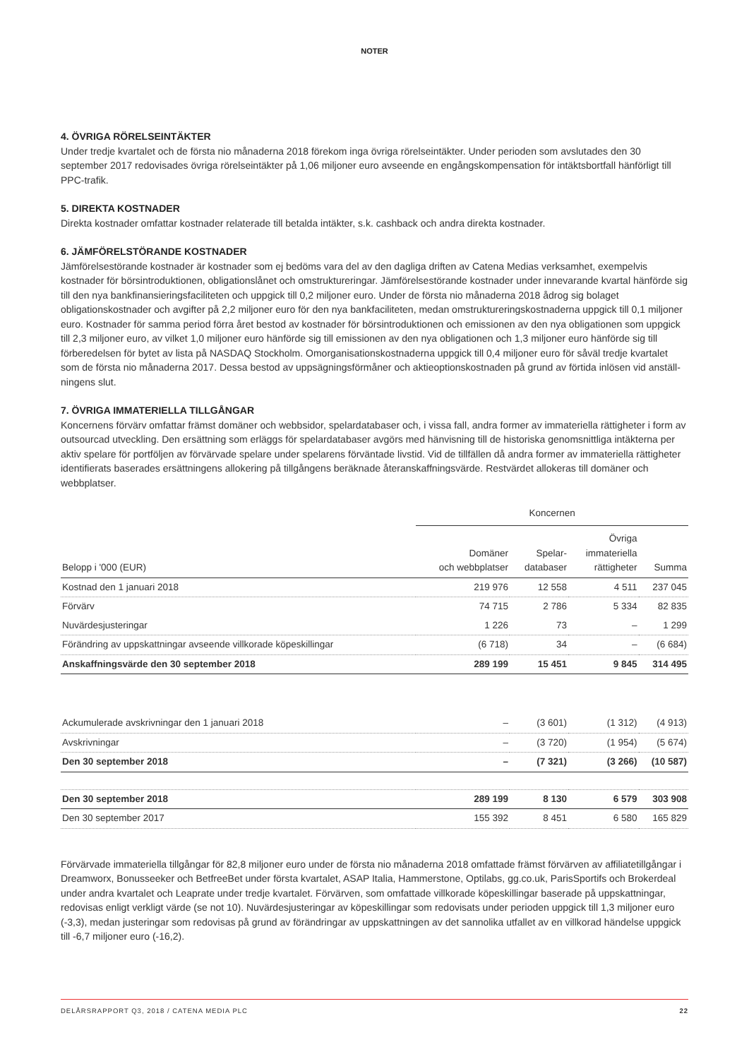NOTER
4. ÖVRIGA RÖRELSEINTÄKTER
Under tredje kvartalet och de första nio månaderna 2018 förekom inga övriga rörelseintäkter. Under perioden som avslutades den 30 september 2017 redovisades övriga rörelseintäkter på 1,06 miljoner euro avseende en engångskompensation för intäktsbortfall hänförligt till PPC-trafik.
5. DIREKTA KOSTNADER
Direkta kostnader omfattar kostnader relaterade till betalda intäkter, s.k. cashback och andra direkta kostnader.
6. JÄMFÖRELSTÖRANDE KOSTNADER
Jämförelsestörande kostnader är kostnader som ej bedöms vara del av den dagliga driften av Catena Medias verksamhet, exempelvis kostnader för börsintroduktionen, obligationslånet och omstruktureringar. Jämförelsestörande kostnader under innevarande kvartal hänförde sig till den nya bankfinansieringsfaciliteten och uppgick till 0,2 miljoner euro. Under de första nio månaderna 2018 ådrog sig bolaget obligationskostnader och avgifter på 2,2 miljoner euro för den nya bankfaciliteten, medan omstruktureringskostnaderna uppgick till 0,1 miljoner euro. Kostnader för samma period förra året bestod av kostnader för börsintroduktionen och emissionen av den nya obligationen som uppgick till 2,3 miljoner euro, av vilket 1,0 miljoner euro hänförde sig till emissionen av den nya obligationen och 1,3 miljoner euro hänförde sig till förberedelsen för bytet av lista på NASDAQ Stockholm. Omorganisationskostnaderna uppgick till 0,4 miljoner euro för såväl tredje kvartalet som de första nio månaderna 2017. Dessa bestod av uppsägningsförmåner och aktieoptionskostnaden på grund av förtida inlösen vid anställ­ningens slut.
7. ÖVRIGA IMMATERIELLA TILLGÅNGAR
Koncernens förvärv omfattar främst domäner och webbsidor, spelardatabaser och, i vissa fall, andra former av immateriella rättigheter i form av outsourcad utveckling. Den ersättning som erläggs för spelardatabaser avgörs med hänvisning till de historiska genomsnittliga intäkterna per aktiv spelare för portföljen av förvärvade spelare under spelarens förväntade livstid. Vid de tillfällen då andra former av immateriella rättigheter identifierats baserades ersättningens allokering på tillgångens beräknade återanskaffningsvärde. Restvärdet allokeras till domäner och webbplatser.
| | Koncernen | | | |
| --- | --- | --- | --- | --- |
| Belopp i '000 (EUR) | Domäner och webbplatser | Spelar- databaser | Övriga immateriella rättigheter | Summa |
| Kostnad den 1 januari 2018 | 219 976 | 12 558 | 4 511 | 237 045 |
| Förvärv | 74 715 | 2 786 | 5 334 | 82 835 |
| Nuvärdesjusteringar | 1 226 | 73 | – | 1 299 |
| Förändring av uppskattningar avseende villkorade köpeskillingar | (6 718) | 34 | – | (6 684) |
| Anskaffningsvärde den 30 september 2018 | 289 199 | 15 451 | 9 845 | 314 495 |
| Ackumulerade avskrivningar den 1 januari 2018 | – | (3 601) | (1 312) | (4 913) |
| Avskrivningar | – | (3 720) | (1 954) | (5 674) |
| Den 30 september 2018 | – | (7 321) | (3 266) | (10 587) |
| Den 30 september 2018 | 289 199 | 8 130 | 6 579 | 303 908 |
| Den 30 september 2017 | 155 392 | 8 451 | 6 580 | 165 829 |
Förvärvade immateriella tillgångar för 82,8 miljoner euro under de första nio månaderna 2018 omfattade främst förvärven av affiliatetillgångar i Dreamworx, Bonusseeker och BetfreeBet under första kvartalet, ASAP Italia, Hammerstone, Optilabs, gg.co.uk, ParisSportifs och Brokerdeal under andra kvartalet och Leaprate under tredje kvartalet. Förvärven, som omfattade villkorade köpeskillingar baserade på uppskattningar, redovisas enligt verkligt värde (se not 10). Nuvärdesjusteringar av köpe­skillingar som redovisats under perioden uppgick till 1,3 miljoner euro (-3,3), medan justeringar som redovisas på grund av förändringar av uppskattningen av det sannolika utfallet av en villkorad händelse uppgick till -6,7 miljoner euro (-16,2).
DELÅRSRAPPORT Q3, 2018 / CATENA MEDIA PLC 22